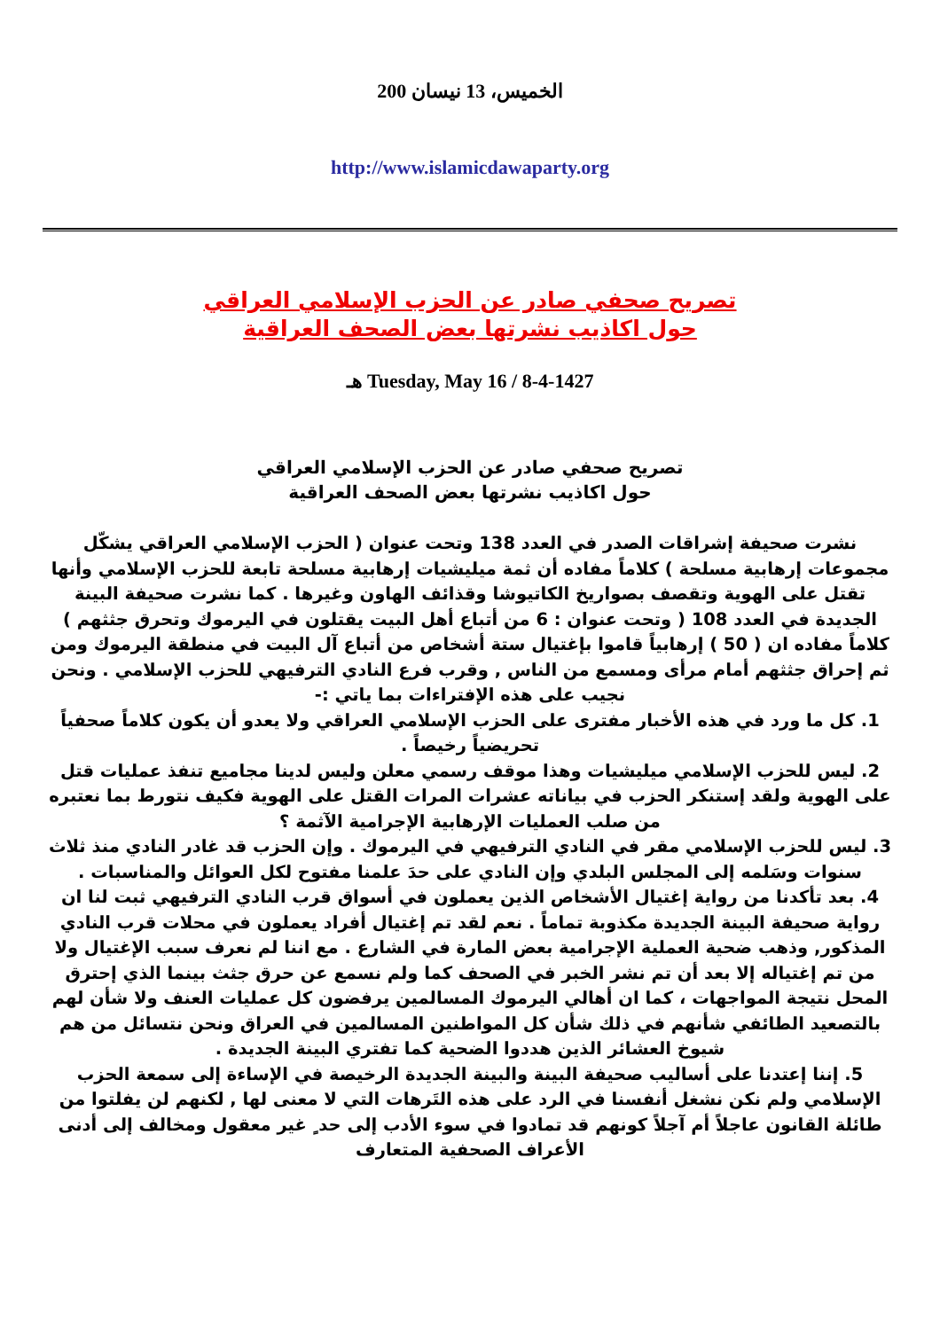الخميس، 13 نيسان 200
http://www.islamicdawaparty.org
تصريح صحفي صادر عن الحزب الإسلامي العراقي
حول اكاذيب نشرتها بعض الصحف العراقية
Tuesday, May 16 / 8-4-1427 هـ
تصريح صحفي صادر عن الحزب الإسلامي العراقي
حول اكاذيب نشرتها بعض الصحف العراقية
نشرت صحيفة إشراقات الصدر في العدد 138 وتحت عنوان ( الحزب الإسلامي العراقي يشكّل مجموعات إرهابية مسلحة ) كلاماً مفاده أن ثمة ميليشيات إرهابية مسلحة تابعة للحزب الإسلامي وأنها تقتل على الهوية وتقصف بصواريخ الكاتيوشا وقذائف الهاون وغيرها . كما نشرت صحيفة البينة الجديدة في العدد 108 ( وتحت عنوان : 6 من أتباع أهل البيت يقتلون في اليرموك وتحرق جثثهم ) كلاماً مفاده ان ( 50 ) إرهابياً قاموا بإغتيال ستة أشخاص من أتباع آل البيت في منطقة اليرموك ومن ثم إحراق جثثهم أمام مرأى ومسمع من الناس , وقرب فرع النادي الترفيهي للحزب الإسلامي . ونحن نجيب على هذه الإفتراءات بما ياتي :-
1. كل ما ورد في هذه الأخبار مفترى على الحزب الإسلامي العراقي ولا يعدو أن يكون كلاماً صحفياً تحريضياً رخيصاً .
2. ليس للحزب الإسلامي ميليشيات وهذا موقف رسمي معلن وليس لدينا مجاميع تنفذ عمليات قتل على الهوية ولقد إستنكر الحزب في بياناته عشرات المرات القتل على الهوية فكيف نتورط بما نعتبره من صلب العمليات الإرهابية الإجرامية الآثمة ؟
3. ليس للحزب الإسلامي مقر في النادي الترفيهي في اليرموك . وإن الحزب قد غادر النادي منذ ثلاث سنوات وسَلمه إلى المجلس البلدي وإن النادي على حدَ علمنا مفتوح لكل العوائل والمناسبات .
4. بعد تأكدنا من رواية إغتيال الأشخاص الذين يعملون في أسواق قرب النادي الترفيهي ثبت لنا ان رواية صحيفة البينة الجديدة مكذوبة تماماً . نعم لقد تم إغتيال أفراد يعملون في محلات قرب النادي المذكور, وذهب ضحية العملية الإجرامية بعض المارة في الشارع . مع اننا لم نعرف سبب الإغتيال ولا من تم إغتياله إلا بعد أن تم نشر الخبر في الصحف كما ولم نسمع عن حرق جثث بينما الذي إحترق المحل نتيجة المواجهات ، كما ان أهالي اليرموك المسالمين يرفضون كل عمليات العنف ولا شأن لهم بالتصعيد الطائفي شأنهم في ذلك شأن كل المواطنين المسالمين في العراق ونحن نتسائل من هم شيوخ العشائر الذين هددوا الضحية كما تفتري البينة الجديدة .
5. إننا إعتدنا على أساليب صحيفة البينة والبينة الجديدة الرخيصة في الإساءة إلى سمعة الحزب الإسلامي ولم نكن نشغل أنفسنا في الرد على هذه التَرهات التي لا معنى لها , لكنهم لن يفلتوا من طائلة القانون عاجلاً أم آجلاً كونهم قد تمادوا في سوء الأدب إلى حد ٍ غير معقول ومخالف إلى أدنى الأعراف الصحفية المتعارف